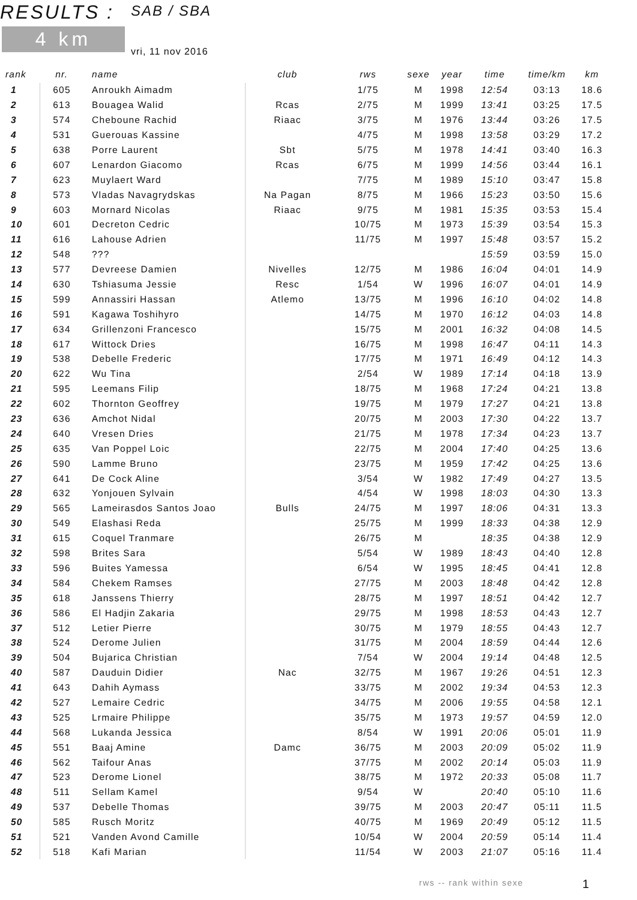RESULTS : SAB / SBA
4 km
vri, 11 nov 2016
| rank | nr. | name | club | rws | sexe | year | time | time/km | km |
| --- | --- | --- | --- | --- | --- | --- | --- | --- | --- |
| 1 | 605 | Anroukh Aimadm | | 1/75 | M | 1998 | 12:54 | 03:13 | 18.6 |
| 2 | 613 | Bouagea Walid | Rcas | 2/75 | M | 1999 | 13:41 | 03:25 | 17.5 |
| 3 | 574 | Cheboune Rachid | Riaac | 3/75 | M | 1976 | 13:44 | 03:26 | 17.5 |
| 4 | 531 | Guerouas Kassine | | 4/75 | M | 1998 | 13:58 | 03:29 | 17.2 |
| 5 | 638 | Porre Laurent | Sbt | 5/75 | M | 1978 | 14:41 | 03:40 | 16.3 |
| 6 | 607 | Lenardon Giacomo | Rcas | 6/75 | M | 1999 | 14:56 | 03:44 | 16.1 |
| 7 | 623 | Muylaert Ward | | 7/75 | M | 1989 | 15:10 | 03:47 | 15.8 |
| 8 | 573 | Vladas Navagrydskas | Na Pagan | 8/75 | M | 1966 | 15:23 | 03:50 | 15.6 |
| 9 | 603 | Mornard Nicolas | Riaac | 9/75 | M | 1981 | 15:35 | 03:53 | 15.4 |
| 10 | 601 | Decreton Cedric | | 10/75 | M | 1973 | 15:39 | 03:54 | 15.3 |
| 11 | 616 | Lahouse Adrien | | 11/75 | M | 1997 | 15:48 | 03:57 | 15.2 |
| 12 | 548 | ??? | | | | | 15:59 | 03:59 | 15.0 |
| 13 | 577 | Devreese Damien | Nivelles | 12/75 | M | 1986 | 16:04 | 04:01 | 14.9 |
| 14 | 630 | Tshiasuma Jessie | Resc | 1/54 | W | 1996 | 16:07 | 04:01 | 14.9 |
| 15 | 599 | Annassiri Hassan | Atlemo | 13/75 | M | 1996 | 16:10 | 04:02 | 14.8 |
| 16 | 591 | Kagawa Toshihyro | | 14/75 | M | 1970 | 16:12 | 04:03 | 14.8 |
| 17 | 634 | Grillenzoni Francesco | | 15/75 | M | 2001 | 16:32 | 04:08 | 14.5 |
| 18 | 617 | Wittock Dries | | 16/75 | M | 1998 | 16:47 | 04:11 | 14.3 |
| 19 | 538 | Debelle Frederic | | 17/75 | M | 1971 | 16:49 | 04:12 | 14.3 |
| 20 | 622 | Wu Tina | | 2/54 | W | 1989 | 17:14 | 04:18 | 13.9 |
| 21 | 595 | Leemans Filip | | 18/75 | M | 1968 | 17:24 | 04:21 | 13.8 |
| 22 | 602 | Thornton Geoffrey | | 19/75 | M | 1979 | 17:27 | 04:21 | 13.8 |
| 23 | 636 | Amchot Nidal | | 20/75 | M | 2003 | 17:30 | 04:22 | 13.7 |
| 24 | 640 | Vresen Dries | | 21/75 | M | 1978 | 17:34 | 04:23 | 13.7 |
| 25 | 635 | Van Poppel Loic | | 22/75 | M | 2004 | 17:40 | 04:25 | 13.6 |
| 26 | 590 | Lamme Bruno | | 23/75 | M | 1959 | 17:42 | 04:25 | 13.6 |
| 27 | 641 | De Cock Aline | | 3/54 | W | 1982 | 17:49 | 04:27 | 13.5 |
| 28 | 632 | Yonjouen Sylvain | | 4/54 | W | 1998 | 18:03 | 04:30 | 13.3 |
| 29 | 565 | Lameirasdos Santos Joao | Bulls | 24/75 | M | 1997 | 18:06 | 04:31 | 13.3 |
| 30 | 549 | Elashasi Reda | | 25/75 | M | 1999 | 18:33 | 04:38 | 12.9 |
| 31 | 615 | Coquel Tranmare | | 26/75 | M | | 18:35 | 04:38 | 12.9 |
| 32 | 598 | Brites Sara | | 5/54 | W | 1989 | 18:43 | 04:40 | 12.8 |
| 33 | 596 | Buites Yamessa | | 6/54 | W | 1995 | 18:45 | 04:41 | 12.8 |
| 34 | 584 | Chekem Ramses | | 27/75 | M | 2003 | 18:48 | 04:42 | 12.8 |
| 35 | 618 | Janssens Thierry | | 28/75 | M | 1997 | 18:51 | 04:42 | 12.7 |
| 36 | 586 | El Hadjin Zakaria | | 29/75 | M | 1998 | 18:53 | 04:43 | 12.7 |
| 37 | 512 | Letier Pierre | | 30/75 | M | 1979 | 18:55 | 04:43 | 12.7 |
| 38 | 524 | Derome Julien | | 31/75 | M | 2004 | 18:59 | 04:44 | 12.6 |
| 39 | 504 | Bujarica Christian | | 7/54 | W | 2004 | 19:14 | 04:48 | 12.5 |
| 40 | 587 | Dauduin Didier | Nac | 32/75 | M | 1967 | 19:26 | 04:51 | 12.3 |
| 41 | 643 | Dahih Aymass | | 33/75 | M | 2002 | 19:34 | 04:53 | 12.3 |
| 42 | 527 | Lemaire Cedric | | 34/75 | M | 2006 | 19:55 | 04:58 | 12.1 |
| 43 | 525 | Lrmaire Philippe | | 35/75 | M | 1973 | 19:57 | 04:59 | 12.0 |
| 44 | 568 | Lukanda Jessica | | 8/54 | W | 1991 | 20:06 | 05:01 | 11.9 |
| 45 | 551 | Baaj Amine | Damc | 36/75 | M | 2003 | 20:09 | 05:02 | 11.9 |
| 46 | 562 | Taifour Anas | | 37/75 | M | 2002 | 20:14 | 05:03 | 11.9 |
| 47 | 523 | Derome Lionel | | 38/75 | M | 1972 | 20:33 | 05:08 | 11.7 |
| 48 | 511 | Sellam Kamel | | 9/54 | W | | 20:40 | 05:10 | 11.6 |
| 49 | 537 | Debelle Thomas | | 39/75 | M | 2003 | 20:47 | 05:11 | 11.5 |
| 50 | 585 | Rusch Moritz | | 40/75 | M | 1969 | 20:49 | 05:12 | 11.5 |
| 51 | 521 | Vanden Avond Camille | | 10/54 | W | 2004 | 20:59 | 05:14 | 11.4 |
| 52 | 518 | Kafi Marian | | 11/54 | W | 2003 | 21:07 | 05:16 | 11.4 |
rws -- rank within sexe 1